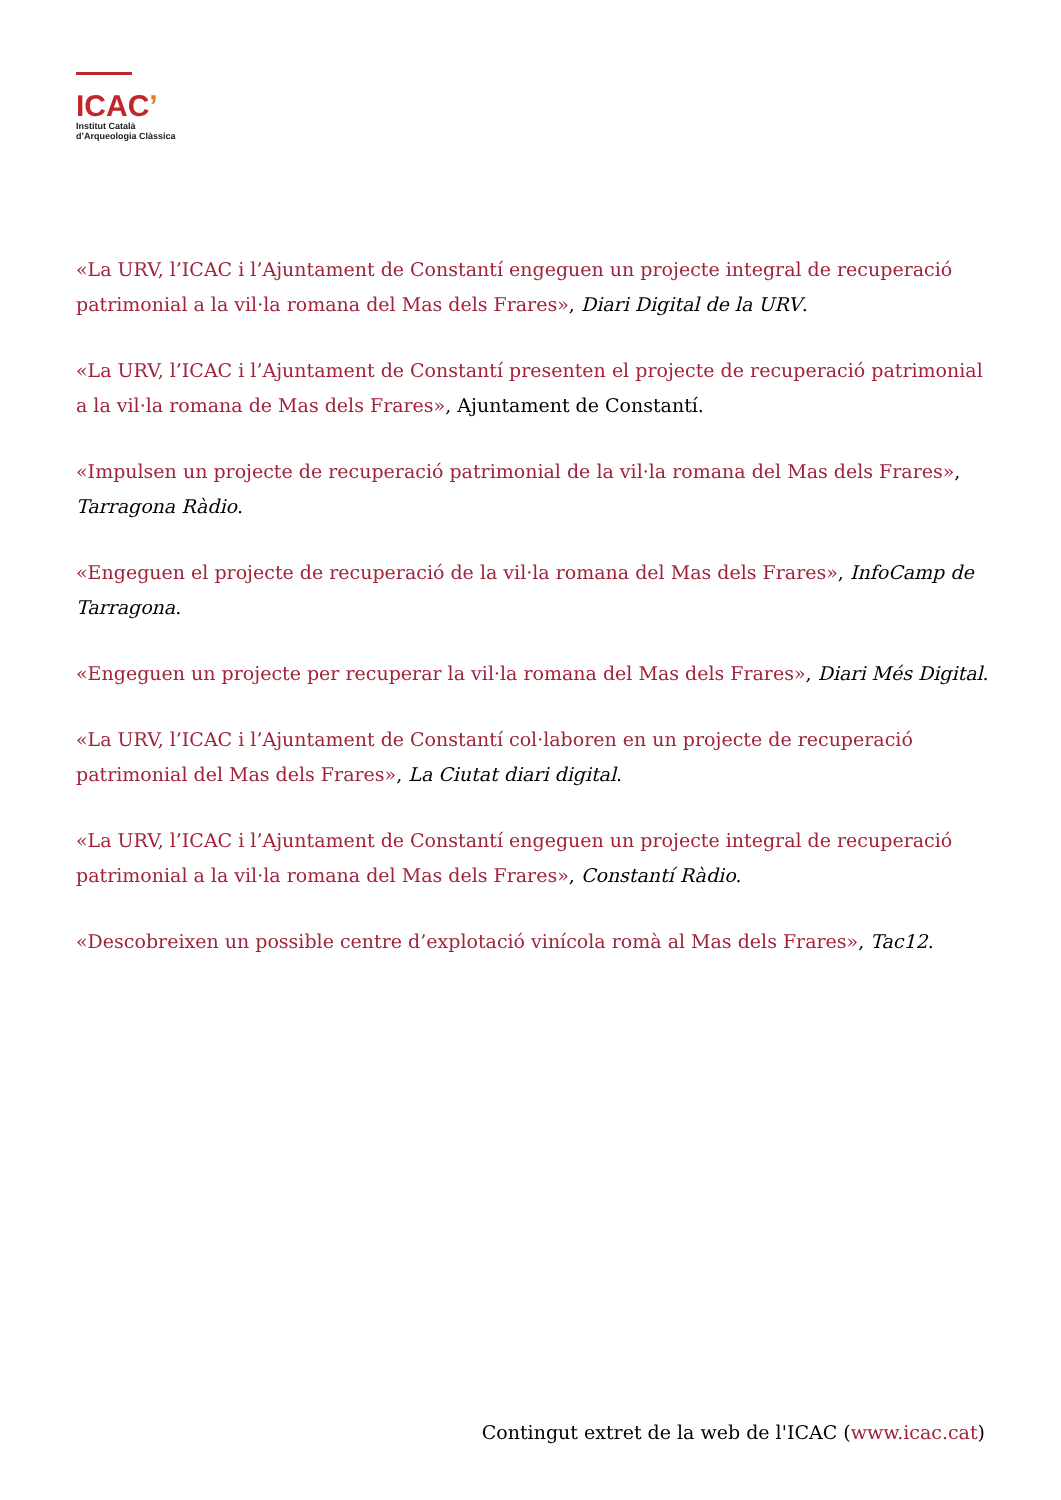ICAC’
Institut Català
d’Arqueologia Clàssica
«La URV, l’ICAC i l’Ajuntament de Constantí engeguen un projecte integral de recuperació patrimonial a la vil·la romana del Mas dels Frares», Diari Digital de la URV.
«La URV, l’ICAC i l’Ajuntament de Constantí presenten el projecte de recuperació patrimonial a la vil·la romana de Mas dels Frares», Ajuntament de Constantí.
«Impulsen un projecte de recuperació patrimonial de la vil·la romana del Mas dels Frares», Tarragona Ràdio.
«Engeguen el projecte de recuperació de la vil·la romana del Mas dels Frares», InfoCamp de Tarragona.
«Engeguen un projecte per recuperar la vil·la romana del Mas dels Frares», Diari Més Digital.
«La URV, l’ICAC i l’Ajuntament de Constantí col·laboren en un projecte de recuperació patrimonial del Mas dels Frares», La Ciutat diari digital.
«La URV, l’ICAC i l’Ajuntament de Constantí engeguen un projecte integral de recuperació patrimonial a la vil·la romana del Mas dels Frares», Constantí Ràdio.
«Descobreixen un possible centre d’explotació vinícola romà al Mas dels Frares», Tac12.
Contingut extret de la web de l'ICAC (www.icac.cat)